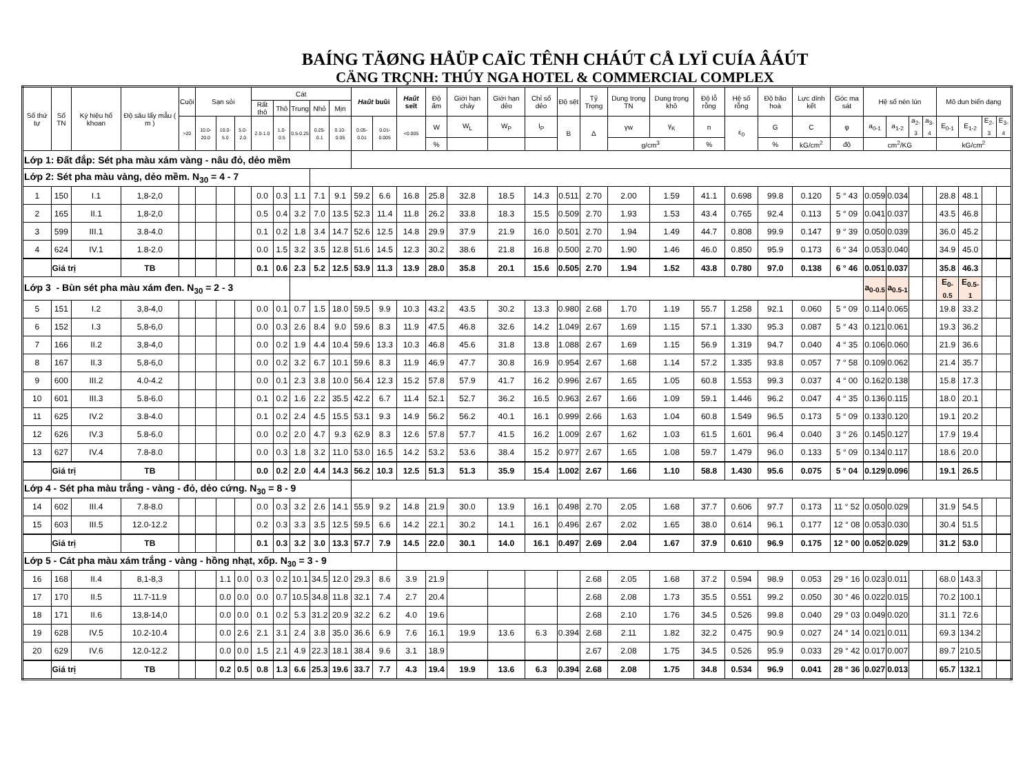BAÍNG TÄØNG HÅÜP CAÏC TÊNH CHÁÚT CÅ LYÏ CUÍA ÂÁÚT
CÄNG TRÇNH: THÚY NGA HOTEL & COMMERCIAL COMPLEX
| Số thứ tự | Số TN | Ký hiệu hố khoan | Độ sâu lấy mẫu ( m ) | Cuội | Sạn sỏi | | | Cát | | | | | Haût buûi | | Haût seït | Độ ẩm | Giới hạn chảy | Giới hạn dẻo | Chỉ số dẻo | Độ sệt | Tỷ Trọng | Dung trọng TN | Dung trọng khô | Độ lỗ rỗng | Hệ số rỗng | Độ bão hoà | Lực dính kết | Góc ma sát | Hệ số nén lún | | | | Mô dun biến dạng | | | |
| --- | --- | --- | --- | --- | --- | --- | --- | --- | --- | --- | --- | --- | --- | --- | --- | --- | --- | --- | --- | --- | --- | --- | --- | --- | --- | --- | --- | --- | --- | --- | --- | --- | --- | --- | --- | --- |
| | | | | | | | | Rất thô | Thô | Trung | Nhỏ | Mịn | | | | | | | | | | | | | | | | | | | | | | | | |
| | | | | >20 | 10.0-20.0 | 10.0-5.0 | 5.0-2.0 | 2.0-1.0 | 1.0-0.5 | 0.5-0.25 | 0.25-0.1 | 0.10-0.05 | 0.05-0.01 | 0.01-0.005 | <0.005 | W | W<sub>L</sub> | W<sub>P</sub> | I<sub>P</sub> | B | Δ | γw | γ<sub>K</sub> | n | ε<sub>0</sub> | G | C | φ | a<sub>0-1</sub> | a<sub>1-2</sub> | a<sub>2-3</sub> | a<sub>3-4</sub> | E<sub>0-1</sub> | E<sub>1-2</sub> | E<sub>2-3</sub> | E<sub>3-4</sub> |
| | | | | | | | | | | | | | | | | % | | | | | | g/cm<sup>3</sup> | | % | | % | kG/cm<sup>2</sup> | độ | cm<sup>2</sup>/KG | | | | kG/cm<sup>2</sup> | | | |
| Lớp 1: Đất đắp: Sét pha màu xám vàng - nâu đỏ, dẻo mềm | | | | | | | | | | | | | | | | | | | | | | | | | | | | | | | | | | | | |
| Lớp 2: Sét pha màu vàng, dẻo mềm. N<sub>30</sub> = 4 - 7 | | | | | | | | | | | | | | | | | | | | | | | | | | | | | | | | | | | | |
| 1 | 150 | I.1 | 1,8-2,0 | | | | | 0.0 | 0.3 | 1.1 | 7.1 | 9.1 | 59.2 | 6.6 | 16.8 | 25.8 | 32.8 | 18.5 | 14.3 | 0.511 | 2.70 | 2.00 | 1.59 | 41.1 | 0.698 | 99.8 | 0.120 | 5 ° 43 | 0.059 | 0.034 | | | 28.8 | 48.1 | | |
| 2 | 165 | II.1 | 1,8-2,0 | | | | | 0.5 | 0.4 | 3.2 | 7.0 | 13.5 | 52.3 | 11.4 | 11.8 | 26.2 | 33.8 | 18.3 | 15.5 | 0.509 | 2.70 | 1.93 | 1.53 | 43.4 | 0.765 | 92.4 | 0.113 | 5 ° 09 | 0.041 | 0.037 | | | 43.5 | 46.8 | | |
| 3 | 599 | III.1 | 3.8-4.0 | | | | | 0.1 | 0.2 | 1.8 | 3.4 | 14.7 | 52.6 | 12.5 | 14.8 | 29.9 | 37.9 | 21.9 | 16.0 | 0.501 | 2.70 | 1.94 | 1.49 | 44.7 | 0.808 | 99.9 | 0.147 | 9 ° 39 | 0.050 | 0.039 | | | 36.0 | 45.2 | | |
| 4 | 624 | IV.1 | 1.8-2.0 | | | | | 0.0 | 1.5 | 3.2 | 3.5 | 12.8 | 51.6 | 14.5 | 12.3 | 30.2 | 38.6 | 21.8 | 16.8 | 0.500 | 2.70 | 1.90 | 1.46 | 46.0 | 0.850 | 95.9 | 0.173 | 6 ° 34 | 0.053 | 0.040 | | | 34.9 | 45.0 | | |
| | Giá trị | | TB | | | | | 0.1 | 0.6 | 2.3 | 5.2 | 12.5 | 53.9 | 11.3 | 13.9 | 28.0 | 35.8 | 20.1 | 15.6 | 0.505 | 2.70 | 1.94 | 1.52 | 43.8 | 0.780 | 97.0 | 0.138 | 6 ° 46 | 0.051 | 0.037 | | | 35.8 | 46.3 | | |
| Lớp 3 - Bùn sét pha màu xám đen. N<sub>30</sub> = 2 - 3 | | | | | | | | | | | | | | | | | | | | | | | | | | | | | a<sub>0-0.5</sub> | a<sub>0.5-1</sub> | | | E<sub>0-0.5</sub> | E<sub>0.5-1</sub> | | |
| 5 | 151 | I.2 | 3,8-4,0 | | | | | 0.0 | 0.1 | 0.7 | 1.5 | 18.0 | 59.5 | 9.9 | 10.3 | 43.2 | 43.5 | 30.2 | 13.3 | 0.980 | 2.68 | 1.70 | 1.19 | 55.7 | 1.258 | 92.1 | 0.060 | 5 ° 09 | 0.114 | 0.065 | | | 19.8 | 33.2 | | |
| 6 | 152 | I.3 | 5,8-6,0 | | | | | 0.0 | 0.3 | 2.6 | 8.4 | 9.0 | 59.6 | 8.3 | 11.9 | 47.5 | 46.8 | 32.6 | 14.2 | 1.049 | 2.67 | 1.69 | 1.15 | 57.1 | 1.330 | 95.3 | 0.087 | 5 ° 43 | 0.121 | 0.061 | | | 19.3 | 36.2 | | |
| 7 | 166 | II.2 | 3,8-4,0 | | | | | 0.0 | 0.2 | 1.9 | 4.4 | 10.4 | 59.6 | 13.3 | 10.3 | 46.8 | 45.6 | 31.8 | 13.8 | 1.088 | 2.67 | 1.69 | 1.15 | 56.9 | 1.319 | 94.7 | 0.040 | 4 ° 35 | 0.106 | 0.060 | | | 21.9 | 36.6 | | |
| 8 | 167 | II.3 | 5,8-6,0 | | | | | 0.0 | 0.2 | 3.2 | 6.7 | 10.1 | 59.6 | 8.3 | 11.9 | 46.9 | 47.7 | 30.8 | 16.9 | 0.954 | 2.67 | 1.68 | 1.14 | 57.2 | 1.335 | 93.8 | 0.057 | 7 ° 58 | 0.109 | 0.062 | | | 21.4 | 35.7 | | |
| 9 | 600 | III.2 | 4.0-4.2 | | | | | 0.0 | 0.1 | 2.3 | 3.8 | 10.0 | 56.4 | 12.3 | 15.2 | 57.8 | 57.9 | 41.7 | 16.2 | 0.996 | 2.67 | 1.65 | 1.05 | 60.8 | 1.553 | 99.3 | 0.037 | 4 ° 00 | 0.162 | 0.138 | | | 15.8 | 17.3 | | |
| 10 | 601 | III.3 | 5.8-6.0 | | | | | 0.1 | 0.2 | 1.6 | 2.2 | 35.5 | 42.2 | 6.7 | 11.4 | 52.1 | 52.7 | 36.2 | 16.5 | 0.963 | 2.67 | 1.66 | 1.09 | 59.1 | 1.446 | 96.2 | 0.047 | 4 ° 35 | 0.136 | 0.115 | | | 18.0 | 20.1 | | |
| 11 | 625 | IV.2 | 3.8-4.0 | | | | | 0.1 | 0.2 | 2.4 | 4.5 | 15.5 | 53.1 | 9.3 | 14.9 | 56.2 | 56.2 | 40.1 | 16.1 | 0.999 | 2.66 | 1.63 | 1.04 | 60.8 | 1.549 | 96.5 | 0.173 | 5 ° 09 | 0.133 | 0.120 | | | 19.1 | 20.2 | | |
| 12 | 626 | IV.3 | 5.8-6.0 | | | | | 0.0 | 0.2 | 2.0 | 4.7 | 9.3 | 62.9 | 8.3 | 12.6 | 57.8 | 57.7 | 41.5 | 16.2 | 1.009 | 2.67 | 1.62 | 1.03 | 61.5 | 1.601 | 96.4 | 0.040 | 3 ° 26 | 0.145 | 0.127 | | | 17.9 | 19.4 | | |
| 13 | 627 | IV.4 | 7.8-8.0 | | | | | 0.0 | 0.3 | 1.8 | 3.2 | 11.0 | 53.0 | 16.5 | 14.2 | 53.2 | 53.6 | 38.4 | 15.2 | 0.977 | 2.67 | 1.65 | 1.08 | 59.7 | 1.479 | 96.0 | 0.133 | 5 ° 09 | 0.134 | 0.117 | | | 18.6 | 20.0 | | |
| | Giá trị | | TB | | | | | 0.0 | 0.2 | 2.0 | 4.4 | 14.3 | 56.2 | 10.3 | 12.5 | 51.3 | 51.3 | 35.9 | 15.4 | 1.002 | 2.67 | 1.66 | 1.10 | 58.8 | 1.430 | 95.6 | 0.075 | 5 ° 04 | 0.129 | 0.096 | | | 19.1 | 26.5 | | |
| Lớp 4 - Sét pha màu trắng - vàng - đỏ, dẻo cứng. N<sub>30</sub> = 8 - 9 | | | | | | | | | | | | | | | | | | | | | | | | | | | | | | | | | | | | |
| 14 | 602 | III.4 | 7.8-8.0 | | | | | 0.0 | 0.3 | 3.2 | 2.6 | 14.1 | 55.9 | 9.2 | 14.8 | 21.9 | 30.0 | 13.9 | 16.1 | 0.498 | 2.70 | 2.05 | 1.68 | 37.7 | 0.606 | 97.7 | 0.173 | 11 ° 52 | 0.050 | 0.029 | | | 31.9 | 54.5 | | |
| 15 | 603 | III.5 | 12.0-12.2 | | | | | 0.2 | 0.3 | 3.3 | 3.5 | 12.5 | 59.5 | 6.6 | 14.2 | 22.1 | 30.2 | 14.1 | 16.1 | 0.496 | 2.67 | 2.02 | 1.65 | 38.0 | 0.614 | 96.1 | 0.177 | 12 ° 08 | 0.053 | 0.030 | | | 30.4 | 51.5 | | |
| | Giá trị | | TB | | | | | 0.1 | 0.3 | 3.2 | 3.0 | 13.3 | 57.7 | 7.9 | 14.5 | 22.0 | 30.1 | 14.0 | 16.1 | 0.497 | 2.69 | 2.04 | 1.67 | 37.9 | 0.610 | 96.9 | 0.175 | 12 ° 00 | 0.052 | 0.029 | | | 31.2 | 53.0 | | |
| Lớp 5 - Cát pha màu xám trắng - vàng - hồng nhạt, xốp. N<sub>30</sub> = 3 - 9 | | | | | | | | | | | | | | | | | | | | | | | | | | | | | | | | | | | | |
| 16 | 168 | II.4 | 8,1-8,3 | | | 1.1 | 0.0 | 0.3 | 0.2 | 10.1 | 34.5 | 12.0 | 29.3 | 8.6 | 3.9 | 21.9 | | | | | 2.68 | 2.05 | 1.68 | 37.2 | 0.594 | 98.9 | 0.053 | 29 ° 16 | 0.023 | 0.011 | | | 68.0 | 143.3 | | |
| 17 | 170 | II.5 | 11.7-11.9 | | | 0.0 | 0.0 | 0.0 | 0.7 | 10.5 | 34.8 | 11.8 | 32.1 | 7.4 | 2.7 | 20.4 | | | | | 2.68 | 2.08 | 1.73 | 35.5 | 0.551 | 99.2 | 0.050 | 30 ° 46 | 0.022 | 0.015 | | | 70.2 | 100.1 | | |
| 18 | 171 | II.6 | 13,8-14,0 | | | 0.0 | 0.0 | 0.1 | 0.2 | 5.3 | 31.2 | 20.9 | 32.2 | 6.2 | 4.0 | 19.6 | | | | | 2.68 | 2.10 | 1.76 | 34.5 | 0.526 | 99.8 | 0.040 | 29 ° 03 | 0.049 | 0.020 | | | 31.1 | 72.6 | | |
| 19 | 628 | IV.5 | 10.2-10.4 | | | 0.0 | 2.6 | 2.1 | 3.1 | 2.4 | 3.8 | 35.0 | 36.6 | 6.9 | 7.6 | 16.1 | 19.9 | 13.6 | 6.3 | 0.394 | 2.68 | 2.11 | 1.82 | 32.2 | 0.475 | 90.9 | 0.027 | 24 ° 14 | 0.021 | 0.011 | | | 69.3 | 134.2 | | |
| 20 | 629 | IV.6 | 12.0-12.2 | | | 0.0 | 0.0 | 1.5 | 2.1 | 4.9 | 22.3 | 18.1 | 38.4 | 9.6 | 3.1 | 18.9 | | | | | 2.67 | 2.08 | 1.75 | 34.5 | 0.526 | 95.9 | 0.033 | 29 ° 42 | 0.017 | 0.007 | | | 89.7 | 210.5 | | |
| | Giá trị | | TB | | | 0.2 | 0.5 | 0.8 | 1.3 | 6.6 | 25.3 | 19.6 | 33.7 | 7.7 | 4.3 | 19.4 | 19.9 | 13.6 | 6.3 | 0.394 | 2.68 | 2.08 | 1.75 | 34.8 | 0.534 | 96.9 | 0.041 | 28 ° 36 | 0.027 | 0.013 | | | 65.7 | 132.1 | | |